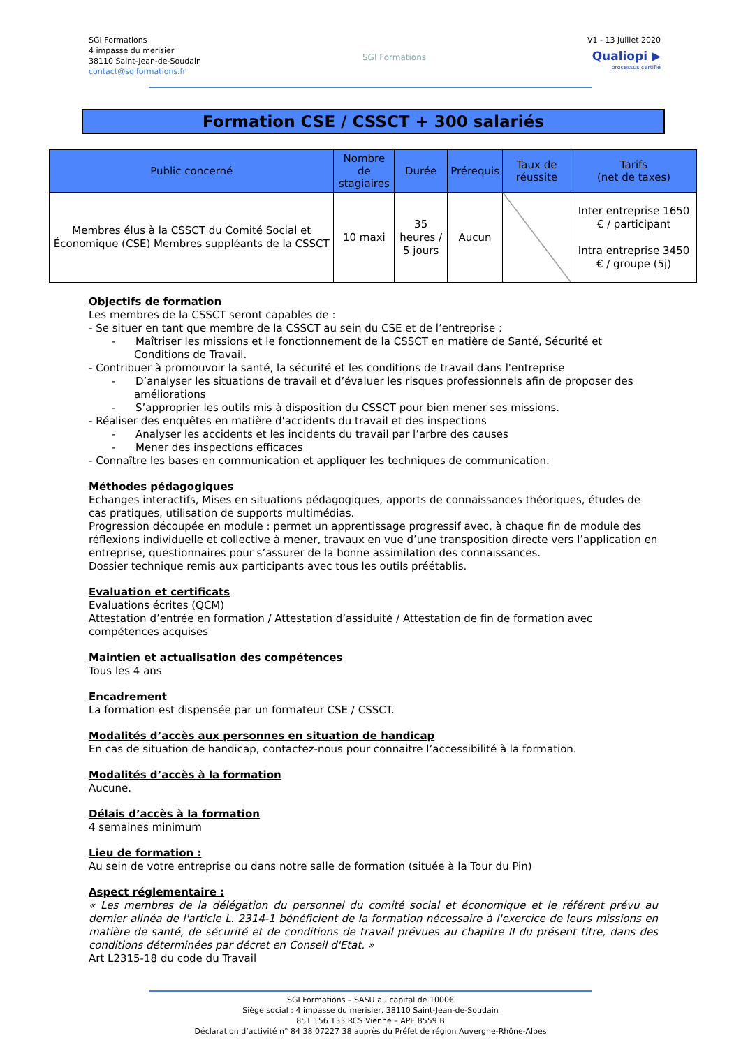SGI Formations
4 impasse du merisier
38110 Saint-Jean-de-Soudain
contact@sgiformations.fr
SGI Formations
V1 - 13 Juillet 2020
Qualiopi ▶
processus certifié
Formation CSE / CSSCT + 300 salariés
| Public concerné | Nombre de stagiaires | Durée | Prérequis | Taux de réussite | Tarifs (net de taxes) |
| --- | --- | --- | --- | --- | --- |
| Membres élus à la CSSCT du Comité Social et Économique (CSE) Membres suppléants de la CSSCT | 10 maxi | 35 heures / 5 jours | Aucun | | Inter entreprise 1650 € / participant Intra entreprise 3450 € / groupe (5j) |
Objectifs de formation
Les membres de la CSSCT seront capables de :
- Se situer en tant que membre de la CSSCT au sein du CSE et de l’entreprise :
- Maîtriser les missions et le fonctionnement de la CSSCT en matière de Santé, Sécurité et Conditions de Travail.
- Contribuer à promouvoir la santé, la sécurité et les conditions de travail dans l'entreprise
- D’analyser les situations de travail et d’évaluer les risques professionnels afin de proposer des améliorations
- S’approprier les outils mis à disposition du CSSCT pour bien mener ses missions.
- Réaliser des enquêtes en matière d'accidents du travail et des inspections
- Analyser les accidents et les incidents du travail par l’arbre des causes
- Mener des inspections efficaces
- Connaître les bases en communication et appliquer les techniques de communication.
Méthodes pédagogiques
Echanges interactifs, Mises en situations pédagogiques, apports de connaissances théoriques, études de cas pratiques, utilisation de supports multimédias.
Progression découpée en module : permet un apprentissage progressif avec, à chaque fin de module des réflexions individuelle et collective à mener, travaux en vue d’une transposition directe vers l’application en entreprise, questionnaires pour s’assurer de la bonne assimilation des connaissances.
Dossier technique remis aux participants avec tous les outils préétablis.
Evaluation et certificats
Evaluations écrites (QCM)
Attestation d’entrée en formation / Attestation d’assiduité / Attestation de fin de formation avec compétences acquises
Maintien et actualisation des compétences
Tous les 4 ans
Encadrement
La formation est dispensée par un formateur CSE / CSSCT.
Modalités d’accès aux personnes en situation de handicap
En cas de situation de handicap, contactez-nous pour connaitre l’accessibilité à la formation.
Modalités d’accès à la formation
Aucune.
Délais d’accès à la formation
4 semaines minimum
Lieu de formation :
Au sein de votre entreprise ou dans notre salle de formation (située à la Tour du Pin)
Aspect réglementaire :
« Les membres de la délégation du personnel du comité social et économique et le référent prévu au dernier alinéa de l'article L. 2314-1 bénéficient de la formation nécessaire à l'exercice de leurs missions en matière de santé, de sécurité et de conditions de travail prévues au chapitre II du présent titre, dans des conditions déterminées par décret en Conseil d'Etat. »
Art L2315-18 du code du Travail
SGI Formations – SASU au capital de 1000€
Siège social : 4 impasse du merisier, 38110 Saint-Jean-de-Soudain
851 156 133 RCS Vienne – APE 8559 B
Déclaration d’activité n° 84 38 07227 38 auprès du Préfet de région Auvergne-Rhône-Alpes